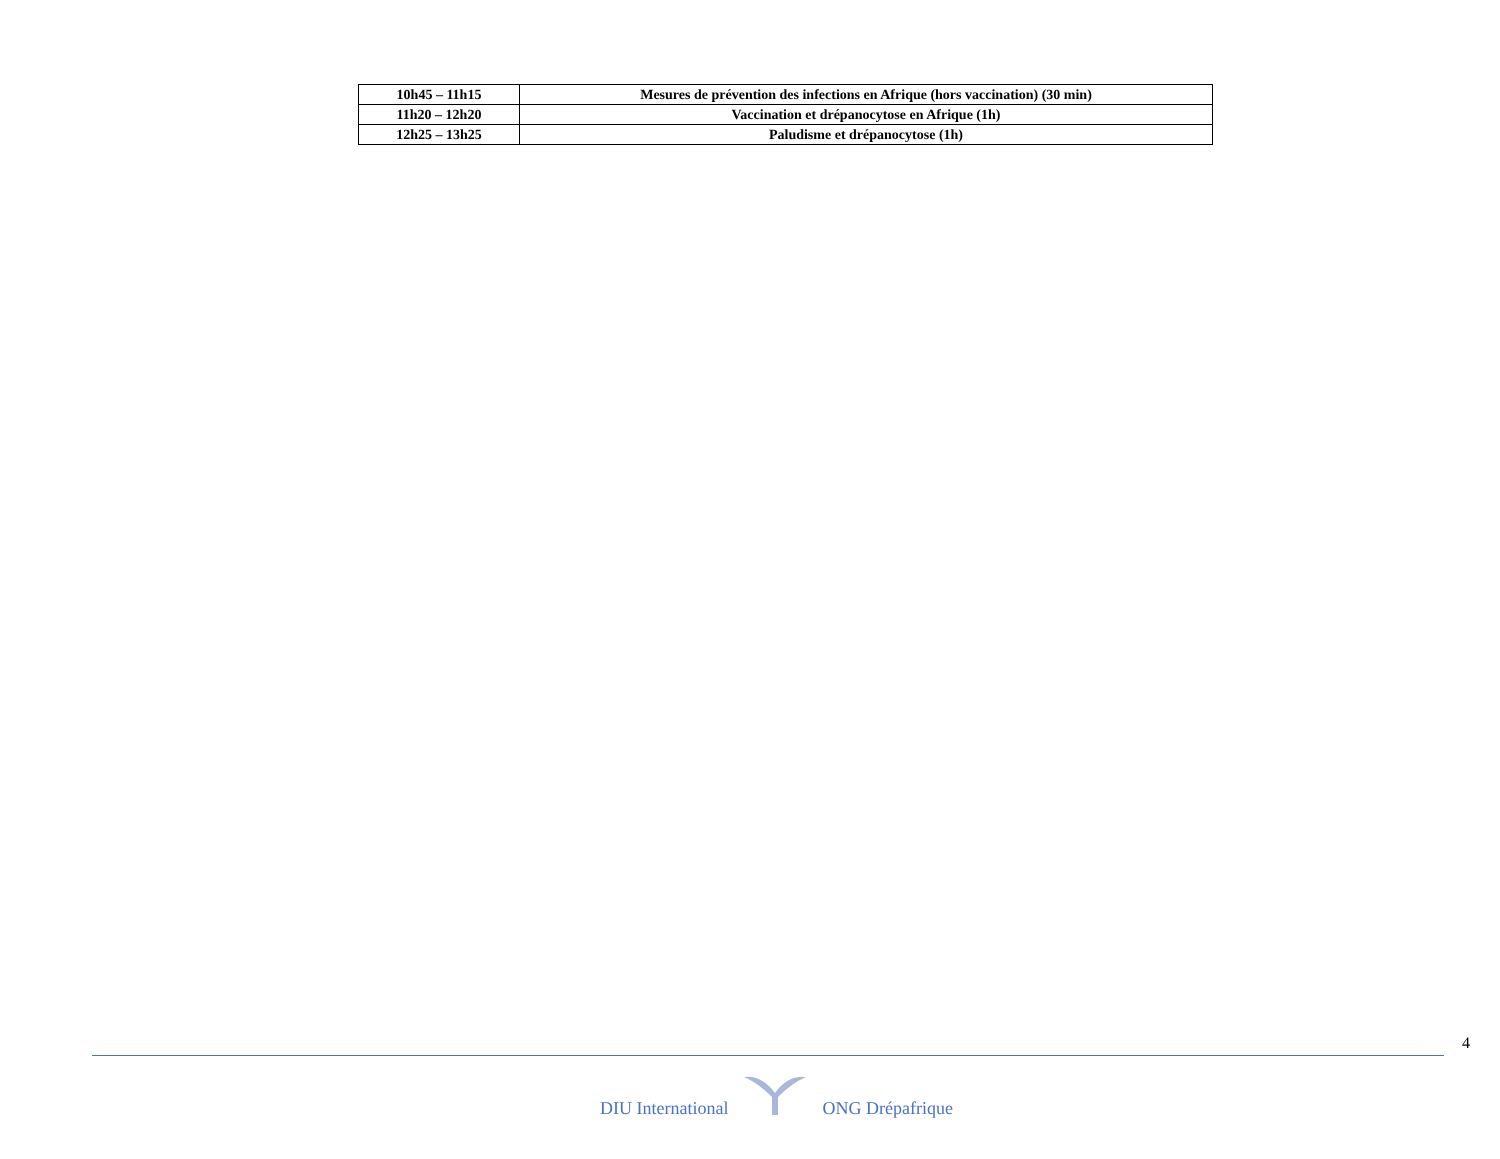| 10h45 – 11h15 | Mesures de prévention des infections en Afrique (hors vaccination) (30 min) |
| 11h20 – 12h20 | Vaccination et drépanocytose en Afrique (1h) |
| 12h25 – 13h25 | Paludisme et drépanocytose (1h) |
4
DIU International ONG Drépafrique